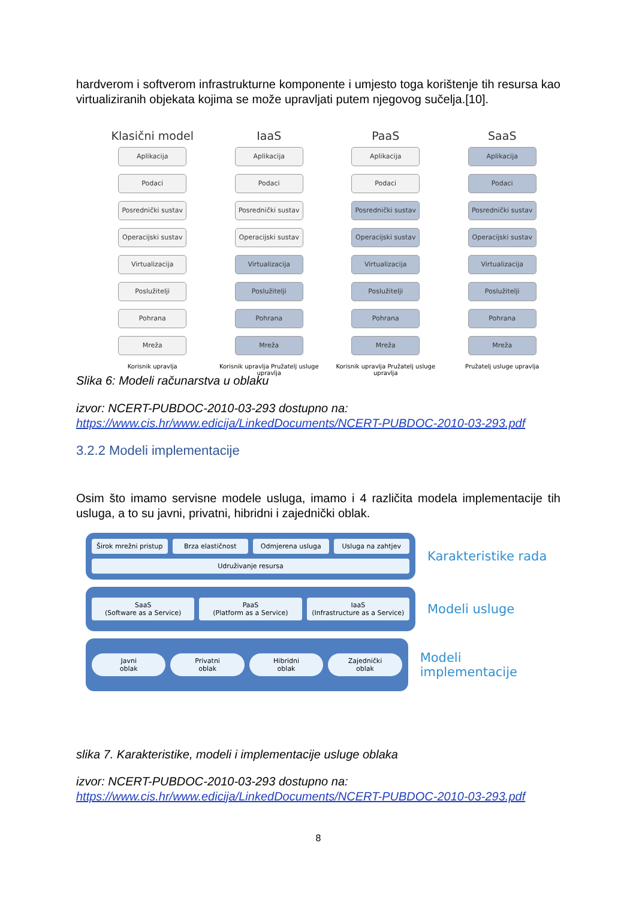hardverom i softverom infrastrukturne komponente i umjesto toga korištenje tih resursa kao virtualiziranih objekata kojima se može upravljati putem njegovog sučelja.[10].
Klasični model
Aplikacija
Podaci
Posrednički sustav
Operacijski sustav
Virtualizacija
Poslužitelji
Pohrana
Mreža
Korisnik upravlja
IaaS
Aplikacija
Podaci
Posrednički sustav
Operacijski sustav
Virtualizacija
Poslužitelji
Pohrana
Mreža
Korisnik upravlja Pružatelj usluge upravlja
PaaS
Aplikacija
Podaci
Posrednički sustav
Operacijski sustav
Virtualizacija
Poslužitelji
Pohrana
Mreža
Korisnik upravlja Pružatelj usluge upravlja
SaaS
Aplikacija
Podaci
Posrednički sustav
Operacijski sustav
Virtualizacija
Poslužitelji
Pohrana
Mreža
Pružatelj usluge upravlja
Slika 6: Modeli računarstva u oblaku
izvor: NCERT-PUBDOC-2010-03-293 dostupno na: https://www.cis.hr/www.edicija/LinkedDocuments/NCERT-PUBDOC-2010-03-293.pdf
3.2.2 Modeli implementacije
Osim što imamo servisne modele usluga, imamo i 4 različita modela implementacije tih usluga, a to su javni, privatni, hibridni i zajednički oblak.
Širok mrežni pristup
Brza elastičnost
Odmjerena usluga
Usluga na zahtjev
Udruživanje resursa
Karakteristike rada
SaaS
(Software as a Service)
PaaS
(Platform as a Service)
IaaS
(Infrastructure as a Service)
Modeli usluge
Javni
oblak
Privatni
oblak
Hibridni
oblak
Zajednički
oblak
Modeli implementacije
slika 7. Karakteristike, modeli i implementacije usluge oblaka
izvor: NCERT-PUBDOC-2010-03-293 dostupno na: https://www.cis.hr/www.edicija/LinkedDocuments/NCERT-PUBDOC-2010-03-293.pdf
8